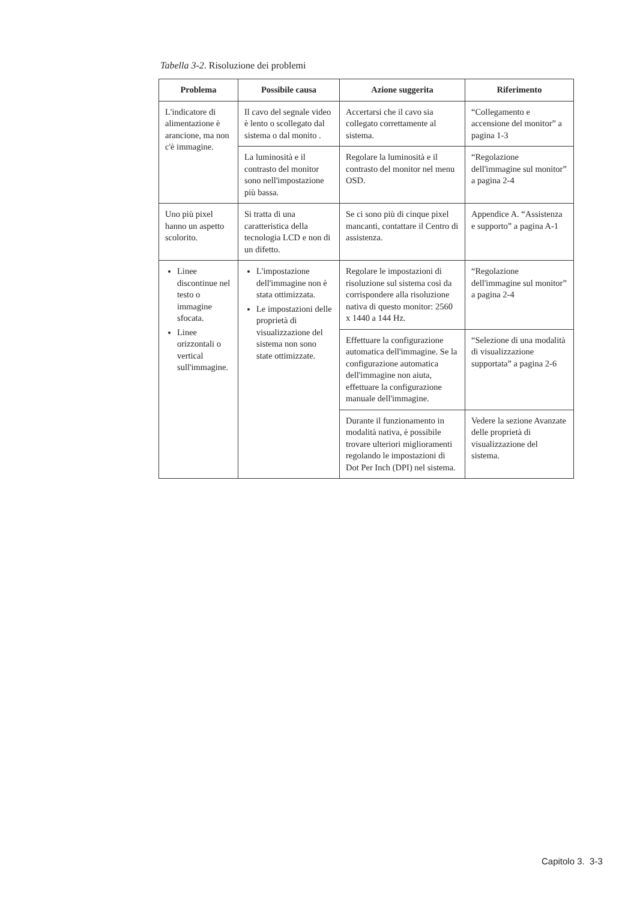Tabella 3-2. Risoluzione dei problemi
| Problema | Possibile causa | Azione suggerita | Riferimento |
| --- | --- | --- | --- |
| L'indicatore di alimentazione è arancione, ma non c'è immagine. | Il cavo del segnale video è lento o scollegato dal sistema o dal monito . | Accertarsi che il cavo sia collegato correttamente al sistema. | “Collegamento e accensione del monitor” a pagina 1-3 |
| | La luminosità e il contrasto del monitor sono nell'impostazione più bassa. | Regolare la luminosità e il contrasto del monitor nel menu OSD. | “Regolazione dell'immagine sul monitor” a pagina 2-4 |
| Uno più pixel hanno un aspetto scolorito. | Si tratta di una caratteristica della tecnologia LCD e non di un difetto. | Se ci sono più di cinque pixel mancanti, contattare il Centro di assistenza. | Appendice A. “Assistenza e supporto” a pagina A-1 |
| Linee discontinue nel testo o immagine sfocata. Linee orizzontali o vertical sull'immagine. | L'impostazione dell'immagine non è stata ottimizzata. Le impostazioni delle proprietà di visualizzazione del sistema non sono state ottimizzate. | Regolare le impostazioni di risoluzione sul sistema così da corrispondere alla risoluzione nativa di questo monitor: 2560 x 1440 a 144 Hz. | “Regolazione dell'immagine sul monitor” a pagina 2-4 |
| | | Effettuare la configurazione automatica dell'immagine. Se la configurazione automatica dell'immagine non aiuta, effettuare la configurazione manuale dell'immagine. | “Selezione di una modalità di visualizzazione supportata” a pagina 2-6 |
| | | Durante il funzionamento in modalità nativa, è possibile trovare ulteriori miglioramenti regolando le impostazioni di Dot Per Inch (DPI) nel sistema. | Vedere la sezione Avanzate delle proprietà di visualizzazione del sistema. |
Capitolo 3. 3-3